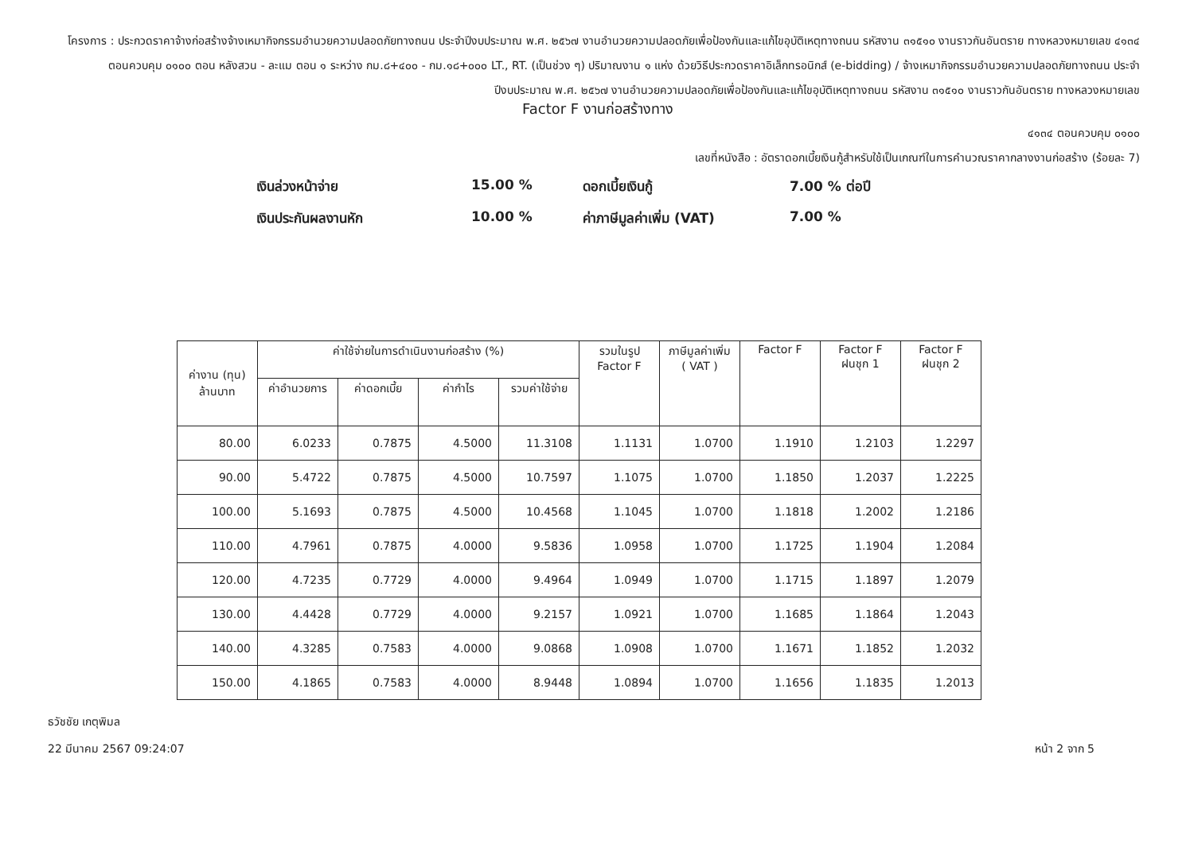โครงการ : ประกวดราคาจ้างก่อสร้างจ้างเหมากิจกรรมอำนวยความปลอดภัยทางถนน ประจำปีงบประมาณ พ.ศ. ๒๕๖๗ งานอำนวยความปลอดภัยเพื่อป้องกันและแก้ไขอุบัติเหตุทางถนน รหัสงาน ๓๑๕๑๐ งานราวกันอันตราย ทางหลวงหมายเลข ๔๑๓๔ ตอนควบคุม ๐๑๐๐ ตอน หลังสวน - ละแม ตอน ๑ ระหว่าง กม.๘+๔๐๐ - กม.๑๘+๐๐๐ LT., RT. (เป็นช่วง ๆ) ปริมาณงาน ๑ แห่ง ด้วยวิธีประกวดราคาอิเล็กทรอนิกส์ (e-bidding) / จ้างเหมากิจกรรมอำนวยความปลอดภัยทางถนน ประจำปีงบประมาณ พ.ศ. ๒๕๖๗ งานอำนวยความปลอดภัยเพื่อป้องกันและแก้ไขอุบัติเหตุทางถนน รหัสงาน ๓๑๕๑๐ งานราวกันอันตราย ทางหลวงหมายเลข
Factor F งานก่อสร้างทาง
๔๑๓๔ ตอนควบคุม ๐๑๐๐
เลขที่หนังสือ : อัตราดอกเบี้ยเงินกู้สำหรับใช้เป็นเกณฑ์ในการคำนวณราคากลางงานก่อสร้าง (ร้อยละ 7)
เงินล่วงหน้าจ่าย
15.00 %
ดอกเบี้ยเงินกู้
7.00 % ต่อปี
เงินประกันผลงานหัก
10.00 %
ค่าภาษีมูลค่าเพิ่ม (VAT)
7.00 %
| ค่างาน (ทุน) ล้านบาท | ค่าใช้จ่ายในการดำเนินงานก่อสร้าง (%) | | | | รวมในรูป Factor F | ภาษีมูลค่าเพิ่ม ( VAT ) | Factor F | Factor F ฝนชุก 1 | Factor F ฝนชุก 2 |
| --- | --- | --- | --- | --- | --- | --- | --- | --- | --- |
| | ค่าอำนวยการ | ค่าดอกเบี้ย | ค่ากำไร | รวมค่าใช้จ่าย | | | | | |
| 80.00 | 6.0233 | 0.7875 | 4.5000 | 11.3108 | 1.1131 | 1.0700 | 1.1910 | 1.2103 | 1.2297 |
| 90.00 | 5.4722 | 0.7875 | 4.5000 | 10.7597 | 1.1075 | 1.0700 | 1.1850 | 1.2037 | 1.2225 |
| 100.00 | 5.1693 | 0.7875 | 4.5000 | 10.4568 | 1.1045 | 1.0700 | 1.1818 | 1.2002 | 1.2186 |
| 110.00 | 4.7961 | 0.7875 | 4.0000 | 9.5836 | 1.0958 | 1.0700 | 1.1725 | 1.1904 | 1.2084 |
| 120.00 | 4.7235 | 0.7729 | 4.0000 | 9.4964 | 1.0949 | 1.0700 | 1.1715 | 1.1897 | 1.2079 |
| 130.00 | 4.4428 | 0.7729 | 4.0000 | 9.2157 | 1.0921 | 1.0700 | 1.1685 | 1.1864 | 1.2043 |
| 140.00 | 4.3285 | 0.7583 | 4.0000 | 9.0868 | 1.0908 | 1.0700 | 1.1671 | 1.1852 | 1.2032 |
| 150.00 | 4.1865 | 0.7583 | 4.0000 | 8.9448 | 1.0894 | 1.0700 | 1.1656 | 1.1835 | 1.2013 |
ธวัชชัย เกตุพิมล
22 มีนาคม 2567 09:24:07 หน้า 2 จาก 5